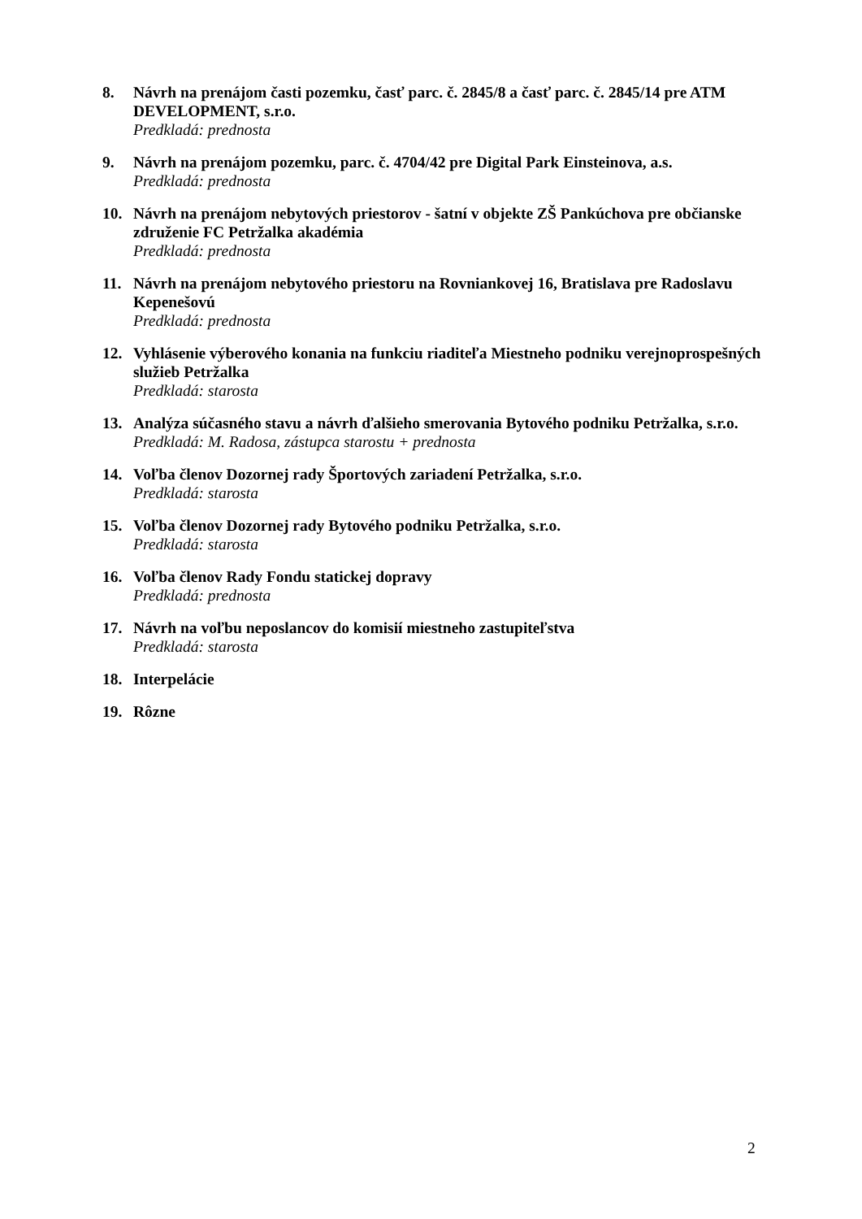8. Návrh na prenájom časti pozemku, časť parc. č. 2845/8 a časť parc. č. 2845/14 pre ATM DEVELOPMENT, s.r.o.
Predkladá: prednosta
9. Návrh na prenájom pozemku, parc. č. 4704/42 pre Digital Park Einsteinova, a.s.
Predkladá: prednosta
10. Návrh na prenájom nebytových priestorov - šatní v objekte ZŠ Pankúchova pre občianske združenie FC Petržalka akadémia
Predkladá: prednosta
11. Návrh na prenájom nebytového priestoru na Rovniankovej 16, Bratislava pre Radoslavu Kepenešovú
Predkladá: prednosta
12. Vyhlásenie výberového konania na funkciu riaditeľa Miestneho podniku verejnoprospešných služieb Petržalka
Predkladá: starosta
13. Analýza súčasného stavu a návrh ďalšieho smerovania Bytového podniku Petržalka, s.r.o.
Predkladá: M. Radosa, zástupca starostu + prednosta
14. Voľba členov Dozornej rady Športových zariadení Petržalka, s.r.o.
Predkladá: starosta
15. Voľba členov Dozornej rady Bytového podniku Petržalka, s.r.o.
Predkladá: starosta
16. Voľba členov Rady Fondu statickej dopravy
Predkladá: prednosta
17. Návrh na voľbu neposlancov do komisií miestneho zastupiteľstva
Predkladá: starosta
18. Interpelácie
19. Rôzne
2